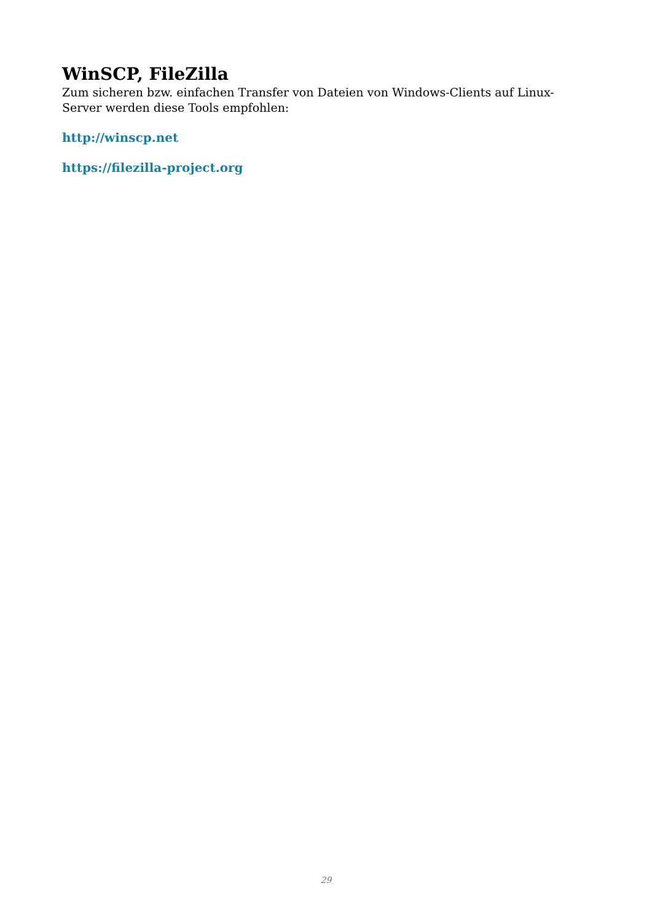WinSCP, FileZilla
Zum sicheren bzw. einfachen Transfer von Dateien von Windows-Clients auf Linux-Server werden diese Tools empfohlen:
http://winscp.net
https://filezilla-project.org
29